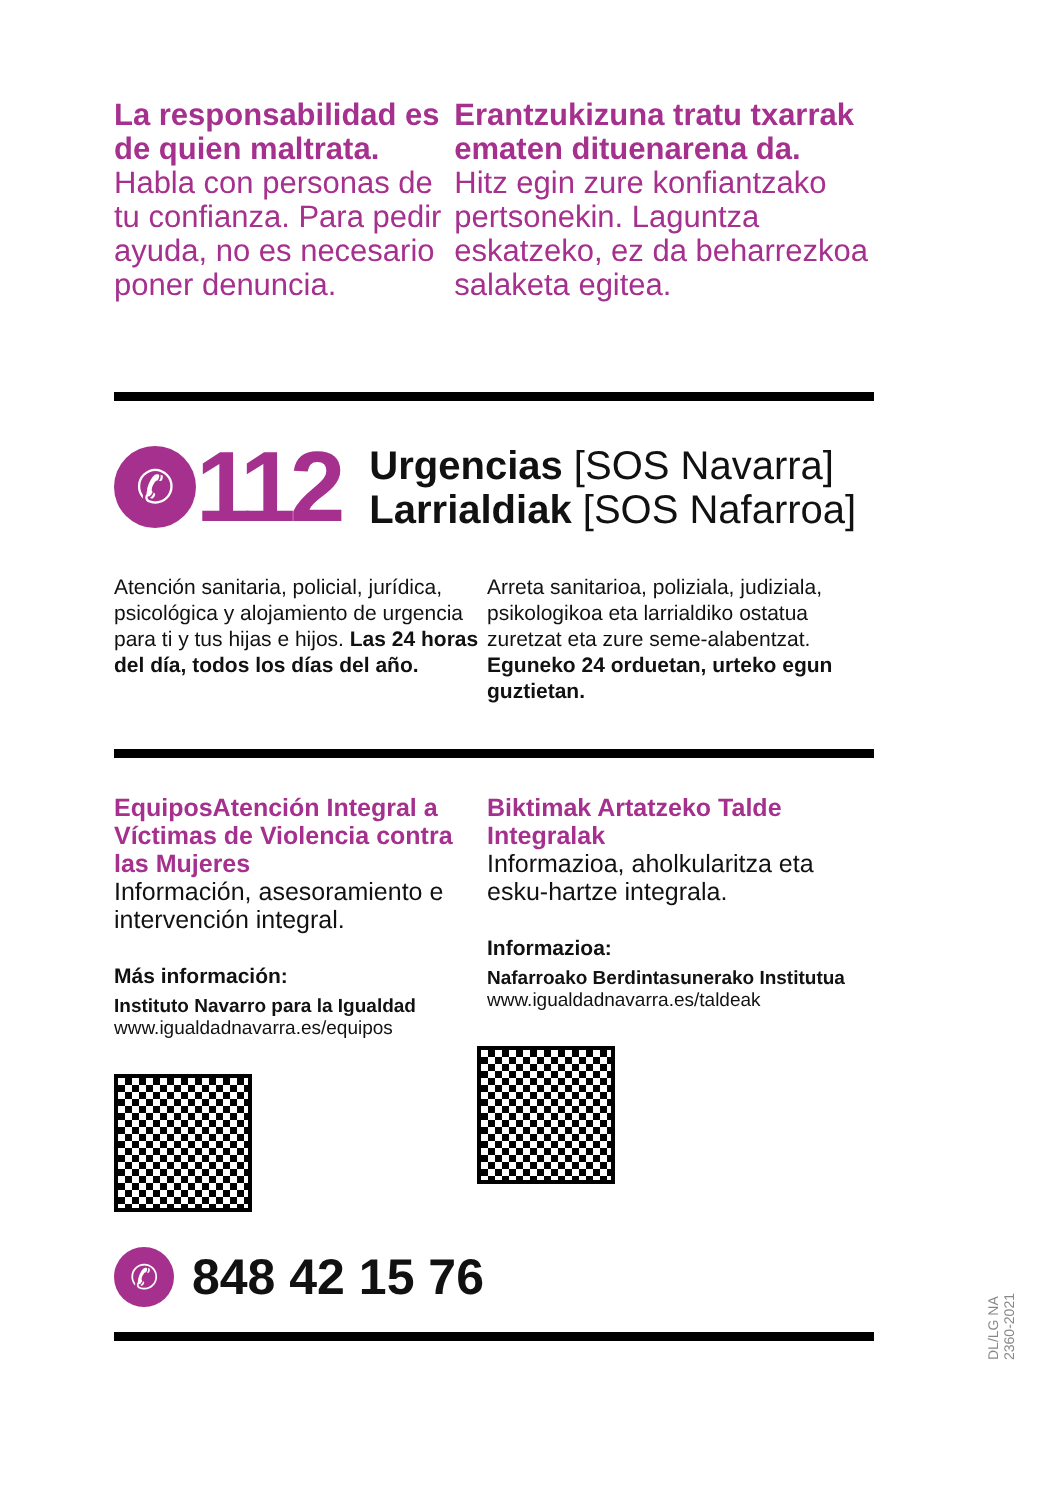La responsabilidad es de quien maltrata.
Habla con personas de tu confianza. Para pedir ayuda, no es necesario poner denuncia.
Erantzukizuna tratu txarrak ematen dituenarena da.
Hitz egin zure konfiantzako pertsonekin. Laguntza eskatzeko, ez da beharrezkoa salaketa egitea.
✆
112
Urgencias [SOS Navarra]
Larrialdiak [SOS Nafarroa]
Atención sanitaria, policial, jurídica, psicológica y alojamiento de urgencia para ti y tus hijas e hijos. Las 24 horas del día, todos los días del año.
Arreta sanitarioa, poliziala, judiziala, psikologikoa eta larrialdiko ostatua zuretzat eta zure seme-alabentzat. Eguneko 24 orduetan, urteko egun guztietan.
EquiposAtención Integral a Víctimas de Violencia contra las Mujeres
Información, asesoramiento e intervención integral.
Más información:
Instituto Navarro para la Igualdad
www.igualdadnavarra.es/equipos
Biktimak Artatzeko Talde Integralak
Informazioa, aholkularitza eta esku-hartze integrala.
Informazioa:
Nafarroako Berdintasunerako Institutua
www.igualdadnavarra.es/taldeak
✆
848 42 15 76
DL/LG NA 2360-2021